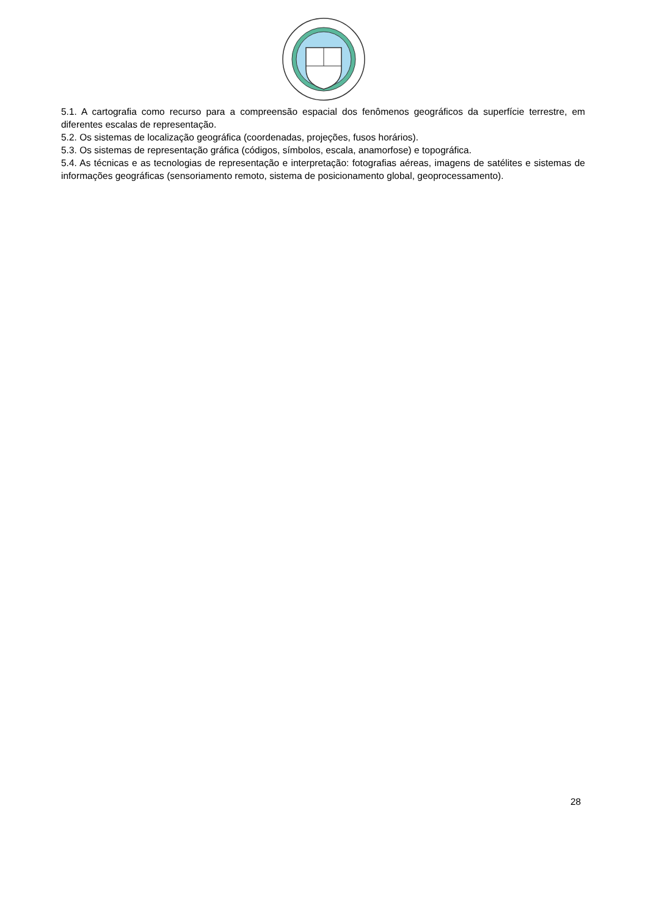5.1. A cartografia como recurso para a compreensão espacial dos fenômenos geográficos da superfície terrestre, em diferentes escalas de representação.
5.2. Os sistemas de localização geográfica (coordenadas, projeções, fusos horários).
5.3. Os sistemas de representação gráfica (códigos, símbolos, escala, anamorfose) e topográfica.
5.4. As técnicas e as tecnologias de representação e interpretação: fotografias aéreas, imagens de satélites e sistemas de informações geográficas (sensoriamento remoto, sistema de posicionamento global, geoprocessamento).
28